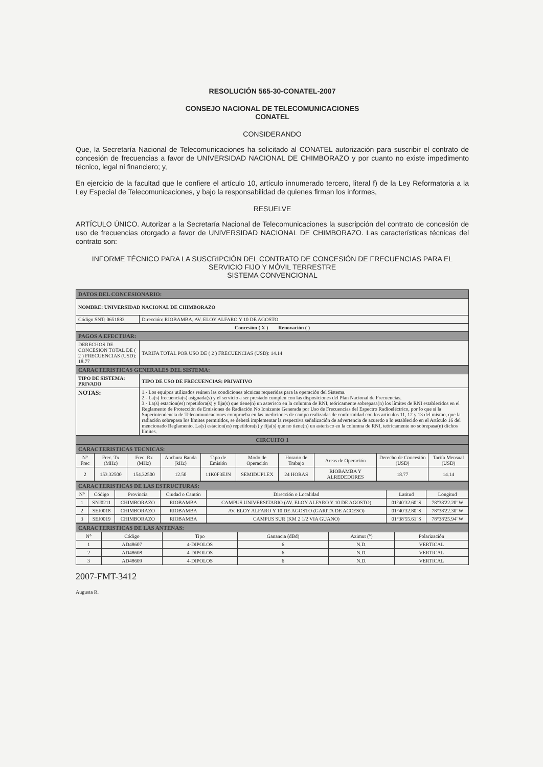RESOLUCIÓN 565-30-CONATEL-2007
CONSEJO NACIONAL DE TELECOMUNICACIONES
CONATEL
CONSIDERANDO
Que, la Secretaría Nacional de Telecomunicaciones ha solicitado al CONATEL autorización para suscribir el contrato de concesión de frecuencias a favor de UNIVERSIDAD NACIONAL DE CHIMBORAZO y por cuanto no existe impedimento técnico, legal ni financiero; y,
En ejercicio de la facultad que le confiere el artículo 10, artículo innumerado tercero, literal f) de la Ley Reformatoria a la Ley Especial de Telecomunicaciones, y bajo la responsabilidad de quienes firman los informes,
RESUELVE
ARTÍCULO ÚNICO. Autorizar a la Secretaría Nacional de Telecomunicaciones la suscripción del contrato de concesión de uso de frecuencias otorgado a favor de UNIVERSIDAD NACIONAL DE CHIMBORAZO. Las características técnicas del contrato son:
INFORME TÉCNICO PARA LA SUSCRIPCIÓN DEL CONTRATO DE CONCESIÓN DE FRECUENCIAS PARA EL SERVICIO FIJO Y MÓVIL TERRESTRE
SISTEMA CONVENCIONAL
| DATOS DEL CONCESIONARIO: | | |
| NOMBRE: UNIVERSIDAD NACIONAL DE CHIMBORAZO | | |
| Código SNT: 0651883 | Dirección: RIOBAMBA, AV. ELOY ALFARO Y 10 DE AGOSTO | |
| Concesión ( X ) Renovación ( ) | | |
| PAGOS A EFECTUAR: | | |
| DERECHOS DE CONCESION TOTAL DE ( 2 ) FRECUENCIAS (USD): 18.77 | | TARIFA TOTAL POR USO DE ( 2 ) FRECUENCIAS (USD): 14.14 |
| CARACTERISTICAS GENERALES DEL SISTEMA: | | |
| TIPO DE SISTEMA: PRIVADO | | TIPO DE USO DE FRECUENCIAS: PRIVATIVO |
| NOTAS: | 1.- Los equipos utilizados reúnen las condiciones técnicas requeridas para la operación del Sistema. 2.- La(s) frecuencia(s) asignada(s) y el servicio a ser prestado cumplen con las disposiciones del Plan Nacional de Frecuencias. 3.- La(s) estacion(es) repetidora(s) y fija(s) que tiene(n) un asterisco en la columna de RNI, teóricamente sobrepasa(n) los límites de RNI establecidos en el Reglamento de Protección de Emisiones de Radiación No Ionizante Generada por Uso de Frecuencias del Espectro Radioeléctrico, por lo que si la Superintendencia de Telecomunicaciones comprueba en las mediciones de campo realizadas de conformidad con los artículos 11, 12 y 13 del mismo, que la radiación sobrepasa los límites permitidos, se deberá implementar la respectiva señalización de advertencia de acuerdo a lo establecido en el Artículo 16 del mencionado Reglamento. La(s) estacion(es) repetidora(s) y fija(s) que no tiene(n) un asterisco en la columna de RNI, teóricamente no sobrepasa(n) dichos límites. | |
| CIRCUITO 1 | | |
| CARACTERISTICAS TECNICAS: | | | | | | | | | |
| N° Frec | Frec. Tx (MHz) | Frec. Rx (MHz) | Anchura Banda (kHz) | Tipo de Emisión | Modo de Operación | Horario de Trabajo | Areas de Operación | Derecho de Concesión (USD) | Tarifa Mensual (USD) |
| 2 | 153.32500 | 154.32500 | 12.50 | 11K0F3EJN | SEMIDUPLEX | 24 HORAS | RIOBAMBA Y ALREDEDORES | 18.77 | 14.14 |
| CARACTERISTICAS DE LAS ESTRUCTURAS: | | | | | | |
| N° | Código | Provincia | Ciudad o Cantón | Dirección o Localidad | Latitud | Longitud |
| 1 | SNJ0211 | CHIMBORAZO | RIOBAMBA | CAMPUS UNIVERSITARIO (AV. ELOY ALFARO Y 10 DE AGOSTO) | 01°40'32.60"S | 78°38'22.20"W |
| 2 | SEJ0018 | CHIMBORAZO | RIOBAMBA | AV. ELOY ALFARO Y 10 DE AGOSTO (GARITA DE ACCESO) | 01°40'32.80"S | 78°38'22.30"W |
| 3 | SEJ0019 | CHIMBORAZO | RIOBAMBA | CAMPUS SUR (KM 2 1/2 VIA GUANO) | 01°38'55.61"S | 78°38'25.94"W |
| CARACTERISTICAS DE LAS ANTENAS: | | | | | |
| N° | Código | Tipo | Ganancia (dBd) | Azimut (°) | Polarización |
| 1 | AD48607 | 4-DIPOLOS | 6 | N.D. | VERTICAL |
| 2 | AD48608 | 4-DIPOLOS | 6 | N.D. | VERTICAL |
| 3 | AD48609 | 4-DIPOLOS | 6 | N.D. | VERTICAL |
2007-FMT-3412
Augusta R.